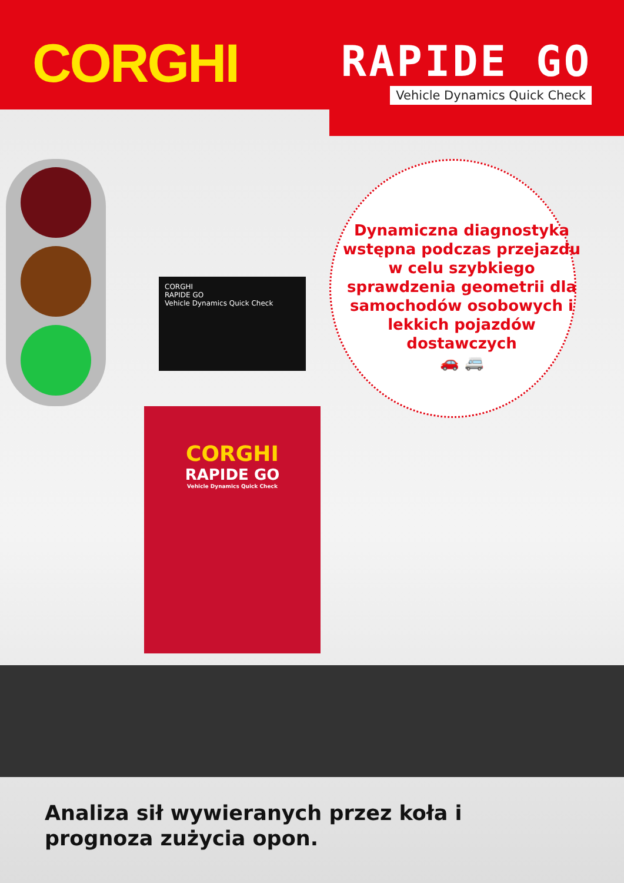CORGHI
RAPIDE GO
Vehicle Dynamics Quick Check
CORGHI
RAPIDE GO
Vehicle Dynamics Quick Check
CORGHI
RAPIDE GO
Vehicle Dynamics Quick Check
Dynamiczna diagnostyka wstępna podczas przejazdu w celu szybkiego sprawdzenia geometrii dla samochodów osobowych i lekkich pojazdów dostawczych
🚗 🚐
Analiza sił wywieranych przez koła i
prognoza zużycia opon.